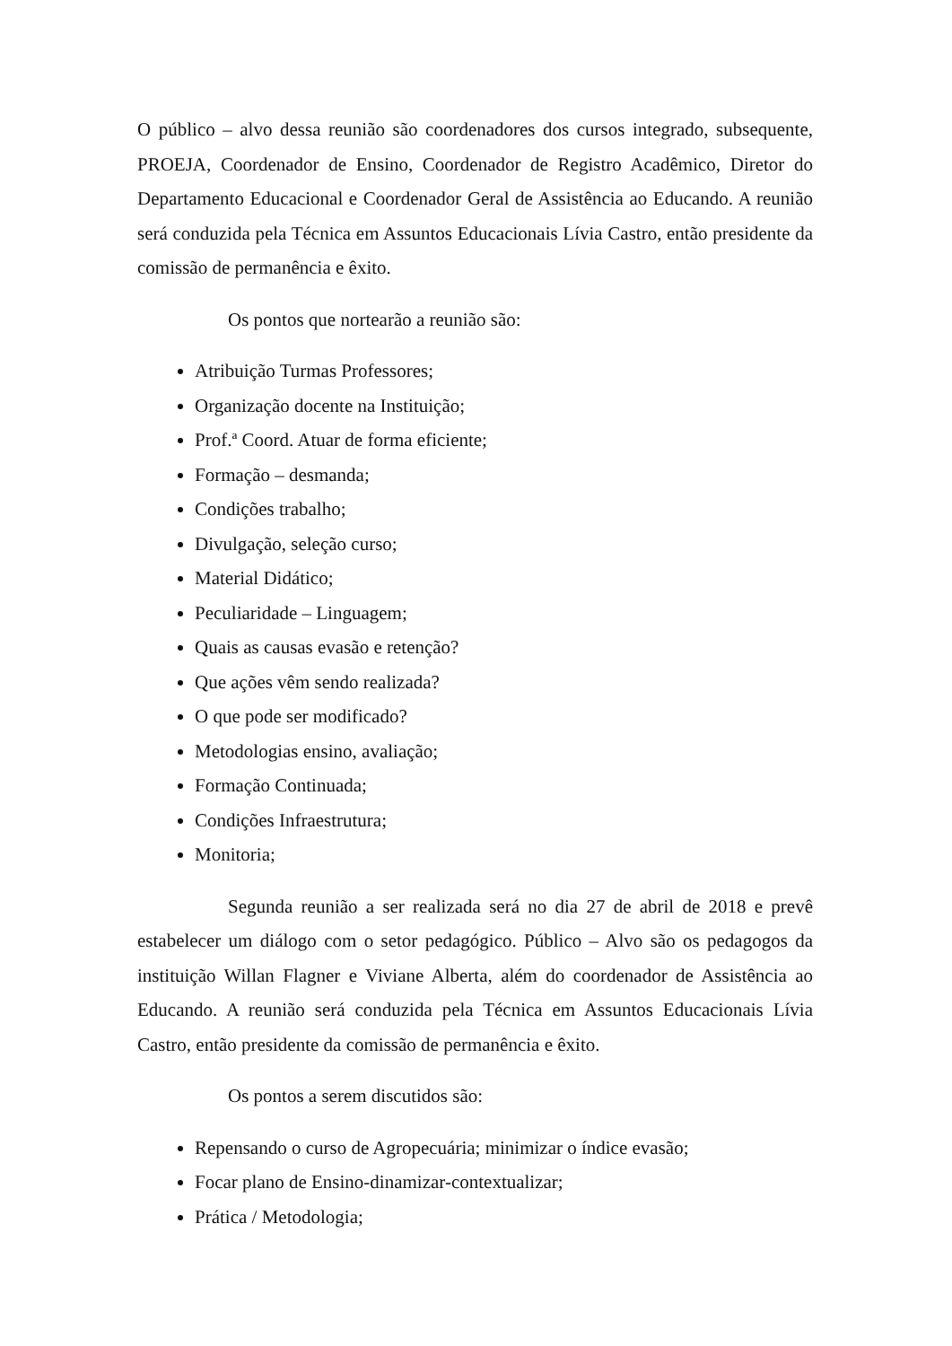O público – alvo dessa reunião são coordenadores dos cursos integrado, subsequente, PROEJA, Coordenador de Ensino, Coordenador de Registro Acadêmico, Diretor do Departamento Educacional e Coordenador Geral de Assistência ao Educando. A reunião será conduzida pela Técnica em Assuntos Educacionais Lívia Castro, então presidente da comissão de permanência e êxito.
Os pontos que nortearão a reunião são:
Atribuição Turmas Professores;
Organização docente na Instituição;
Prof.ª Coord. Atuar de forma eficiente;
Formação – desmanda;
Condições trabalho;
Divulgação, seleção curso;
Material Didático;
Peculiaridade – Linguagem;
Quais as causas evasão e retenção?
Que ações vêm sendo realizada?
O que pode ser modificado?
Metodologias ensino, avaliação;
Formação Continuada;
Condições Infraestrutura;
Monitoria;
Segunda reunião a ser realizada será no dia 27 de abril de 2018 e prevê estabelecer um diálogo com o setor pedagógico. Público – Alvo são os pedagogos da instituição Willan Flagner e Viviane Alberta, além do coordenador de Assistência ao Educando. A reunião será conduzida pela Técnica em Assuntos Educacionais Lívia Castro, então presidente da comissão de permanência e êxito.
Os pontos a serem discutidos são:
Repensando o curso de Agropecuária; minimizar o índice evasão;
Focar plano de Ensino-dinamizar-contextualizar;
Prática / Metodologia;